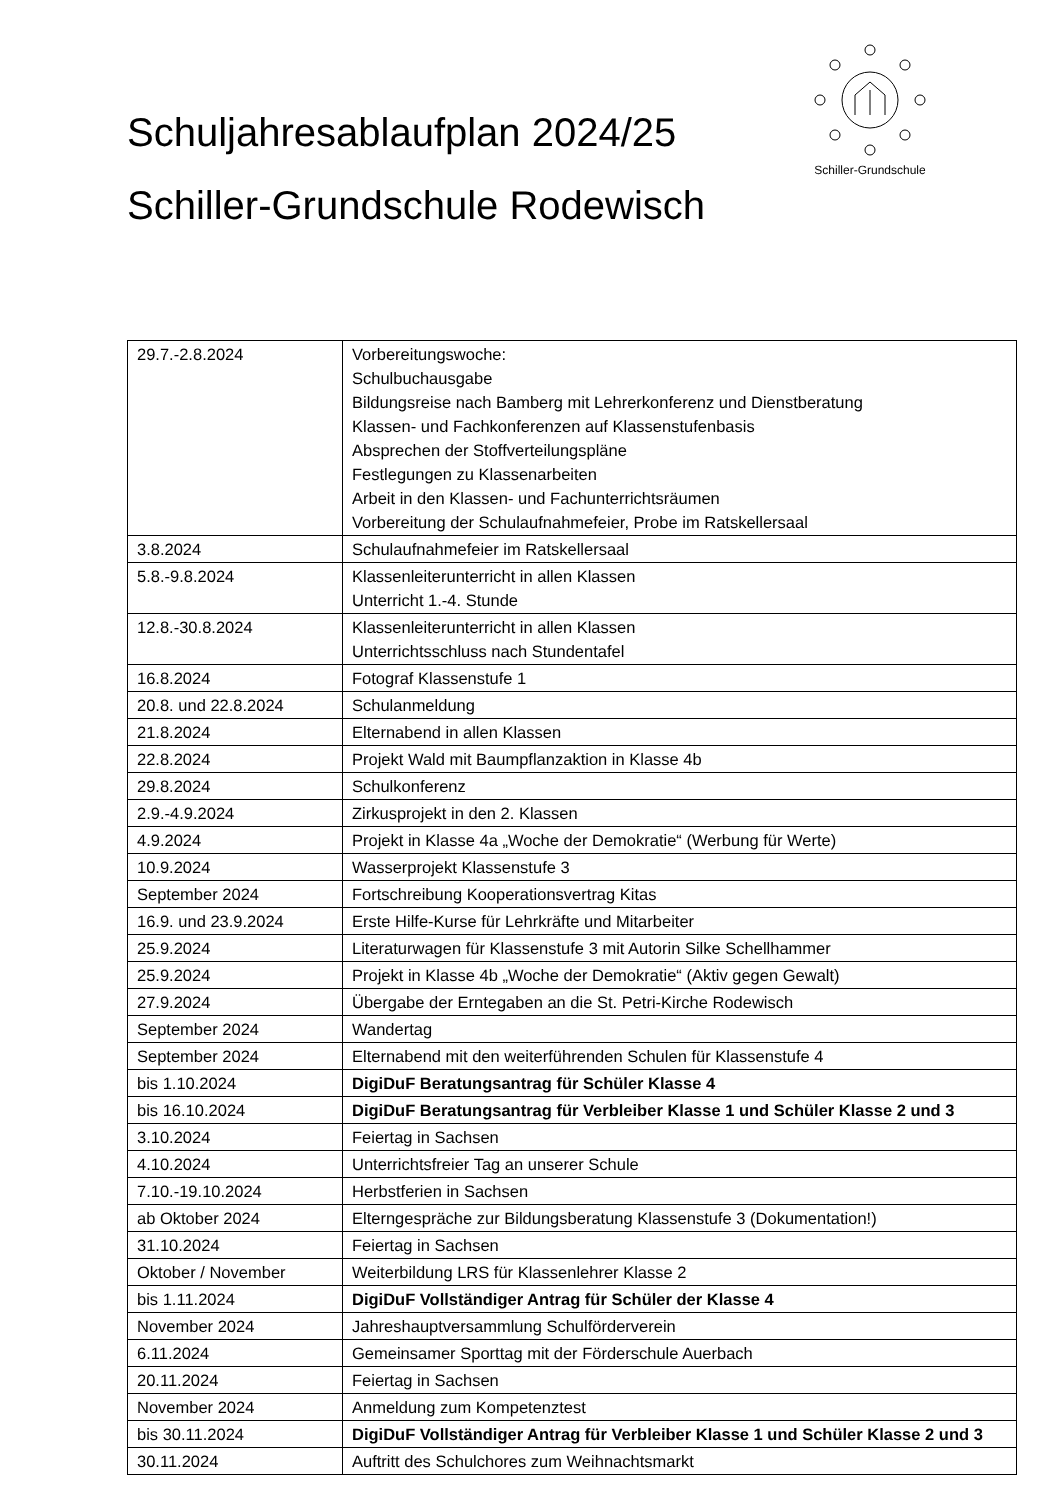Schuljahresablaufplan 2024/25
Schiller-Grundschule Rodewisch
Schiller-Grundschule
| 29.7.-2.8.2024 | Vorbereitungswoche: Schulbuchausgabe Bildungsreise nach Bamberg mit Lehrerkonferenz und Dienstberatung Klassen- und Fachkonferenzen auf Klassenstufenbasis Absprechen der Stoffverteilungspläne Festlegungen zu Klassenarbeiten Arbeit in den Klassen- und Fachunterrichtsräumen Vorbereitung der Schulaufnahmefeier, Probe im Ratskellersaal |
| 3.8.2024 | Schulaufnahmefeier im Ratskellersaal |
| 5.8.-9.8.2024 | Klassenleiterunterricht in allen Klassen Unterricht 1.-4. Stunde |
| 12.8.-30.8.2024 | Klassenleiterunterricht in allen Klassen Unterrichtsschluss nach Stundentafel |
| 16.8.2024 | Fotograf Klassenstufe 1 |
| 20.8. und 22.8.2024 | Schulanmeldung |
| 21.8.2024 | Elternabend in allen Klassen |
| 22.8.2024 | Projekt Wald mit Baumpflanzaktion in Klasse 4b |
| 29.8.2024 | Schulkonferenz |
| 2.9.-4.9.2024 | Zirkusprojekt in den 2. Klassen |
| 4.9.2024 | Projekt in Klasse 4a „Woche der Demokratie“ (Werbung für Werte) |
| 10.9.2024 | Wasserprojekt Klassenstufe 3 |
| September 2024 | Fortschreibung Kooperationsvertrag Kitas |
| 16.9. und 23.9.2024 | Erste Hilfe-Kurse für Lehrkräfte und Mitarbeiter |
| 25.9.2024 | Literaturwagen für Klassenstufe 3 mit Autorin Silke Schellhammer |
| 25.9.2024 | Projekt in Klasse 4b „Woche der Demokratie“ (Aktiv gegen Gewalt) |
| 27.9.2024 | Übergabe der Erntegaben an die St. Petri-Kirche Rodewisch |
| September 2024 | Wandertag |
| September 2024 | Elternabend mit den weiterführenden Schulen für Klassenstufe 4 |
| bis 1.10.2024 | DigiDuF Beratungsantrag für Schüler Klasse 4 |
| bis 16.10.2024 | DigiDuF Beratungsantrag für Verbleiber Klasse 1 und Schüler Klasse 2 und 3 |
| 3.10.2024 | Feiertag in Sachsen |
| 4.10.2024 | Unterrichtsfreier Tag an unserer Schule |
| 7.10.-19.10.2024 | Herbstferien in Sachsen |
| ab Oktober 2024 | Elterngespräche zur Bildungsberatung Klassenstufe 3 (Dokumentation!) |
| 31.10.2024 | Feiertag in Sachsen |
| Oktober / November | Weiterbildung LRS für Klassenlehrer Klasse 2 |
| bis 1.11.2024 | DigiDuF Vollständiger Antrag für Schüler der Klasse 4 |
| November 2024 | Jahreshauptversammlung Schulförderverein |
| 6.11.2024 | Gemeinsamer Sporttag mit der Förderschule Auerbach |
| 20.11.2024 | Feiertag in Sachsen |
| November 2024 | Anmeldung zum Kompetenztest |
| bis 30.11.2024 | DigiDuF Vollständiger Antrag für Verbleiber Klasse 1 und Schüler Klasse 2 und 3 |
| 30.11.2024 | Auftritt des Schulchores zum Weihnachtsmarkt |